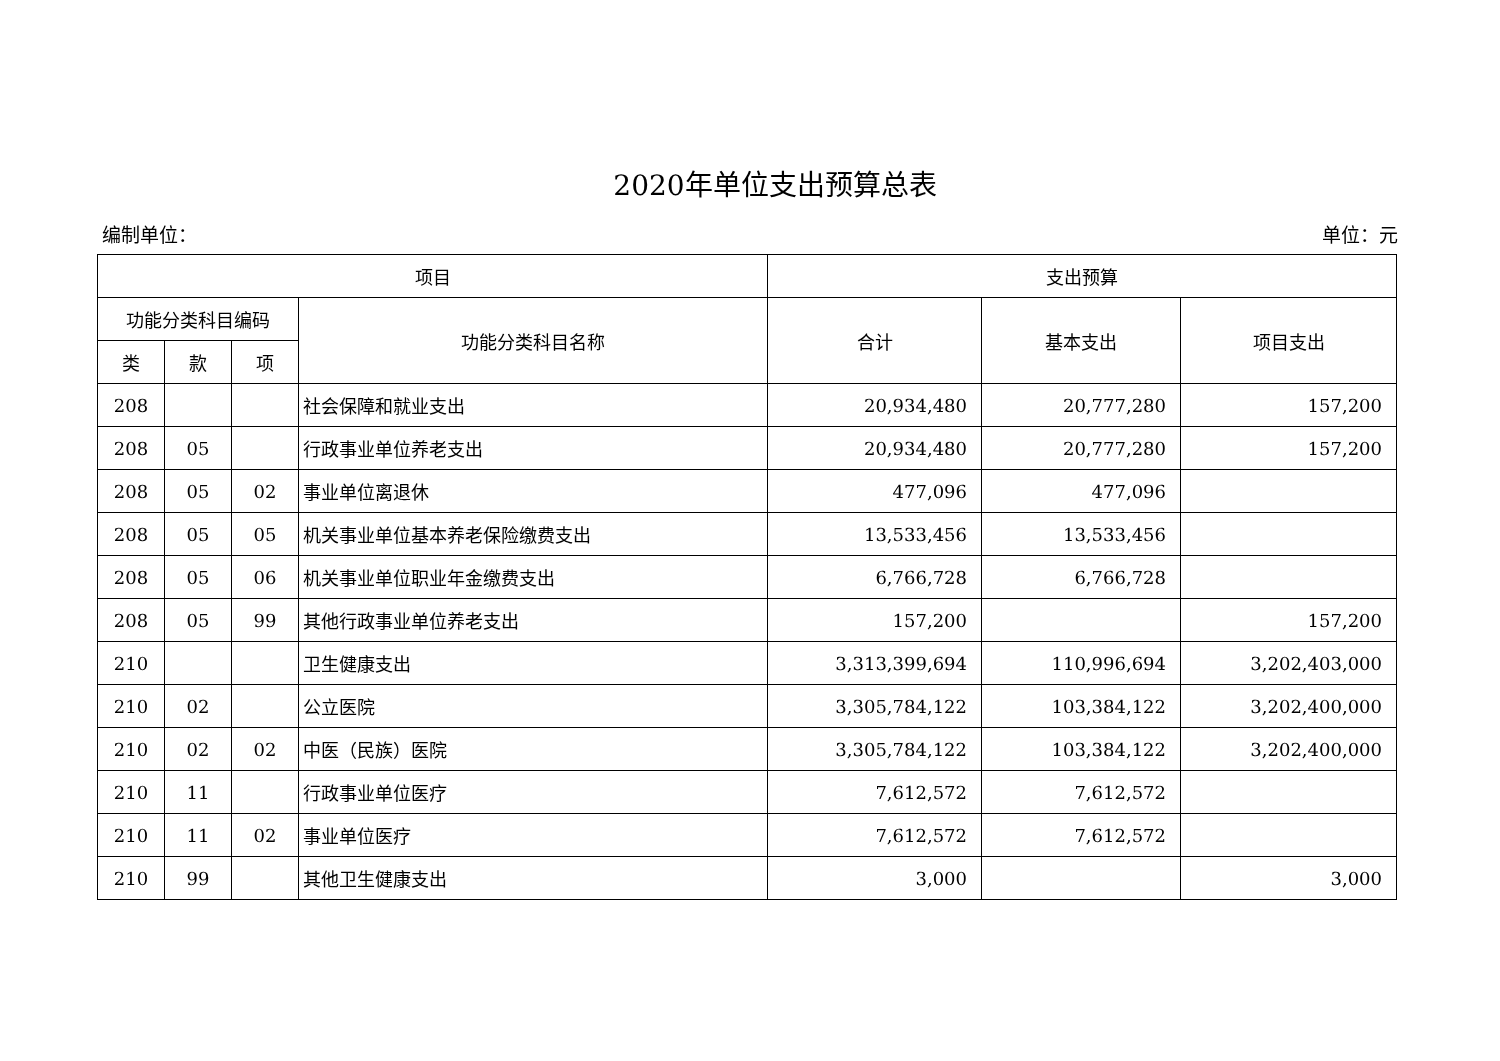2020年单位支出预算总表
编制单位： 单位：元
| 项目 | | | | 支出预算 | | |
| --- | --- | --- | --- | --- | --- | --- |
| 功能分类科目编码 | | | 功能分类科目名称 | 合计 | 基本支出 | 项目支出 |
| 类 | 款 | 项 | | | | |
| 208 | | | 社会保障和就业支出 | 20,934,480 | 20,777,280 | 157,200 |
| 208 | 05 | | 行政事业单位养老支出 | 20,934,480 | 20,777,280 | 157,200 |
| 208 | 05 | 02 | 事业单位离退休 | 477,096 | 477,096 | |
| 208 | 05 | 05 | 机关事业单位基本养老保险缴费支出 | 13,533,456 | 13,533,456 | |
| 208 | 05 | 06 | 机关事业单位职业年金缴费支出 | 6,766,728 | 6,766,728 | |
| 208 | 05 | 99 | 其他行政事业单位养老支出 | 157,200 | | 157,200 |
| 210 | | | 卫生健康支出 | 3,313,399,694 | 110,996,694 | 3,202,403,000 |
| 210 | 02 | | 公立医院 | 3,305,784,122 | 103,384,122 | 3,202,400,000 |
| 210 | 02 | 02 | 中医（民族）医院 | 3,305,784,122 | 103,384,122 | 3,202,400,000 |
| 210 | 11 | | 行政事业单位医疗 | 7,612,572 | 7,612,572 | |
| 210 | 11 | 02 | 事业单位医疗 | 7,612,572 | 7,612,572 | |
| 210 | 99 | | 其他卫生健康支出 | 3,000 | | 3,000 |